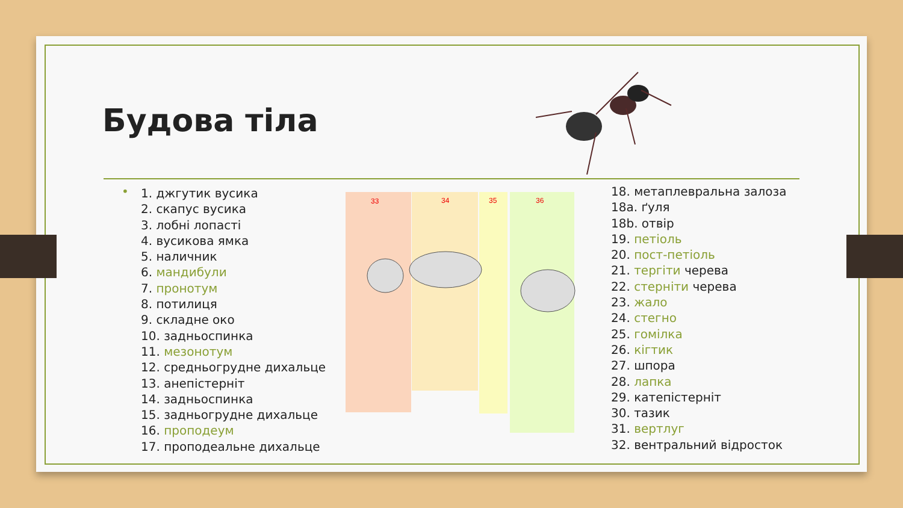Будова тіла
•
1. джгутик вусика
2. скапус вусика
3. лобні лопасті
4. вусикова ямка
5. наличник
6. мандибули
7. пронотум
8. потилиця
9. складне око
10. задньоспинка
11. мезонотум
12. средньогрудне дихальце
13. анепістерніт
14. задньоспинка
15. задньогрудне дихальце
16. проподеум
17. проподеальне дихальце
33
34
35
36
18. метаплевральна залоза
18a. ґуля
18b. отвір
19. петіоль
20. пост-петіоль
21. тергіти черева
22. стерніти черева
23. жало
24. стегно
25. гомілка
26. кігтик
27. шпора
28. лапка
29. катепістерніт
30. тазик
31. вертлуг
32. вентральний відросток